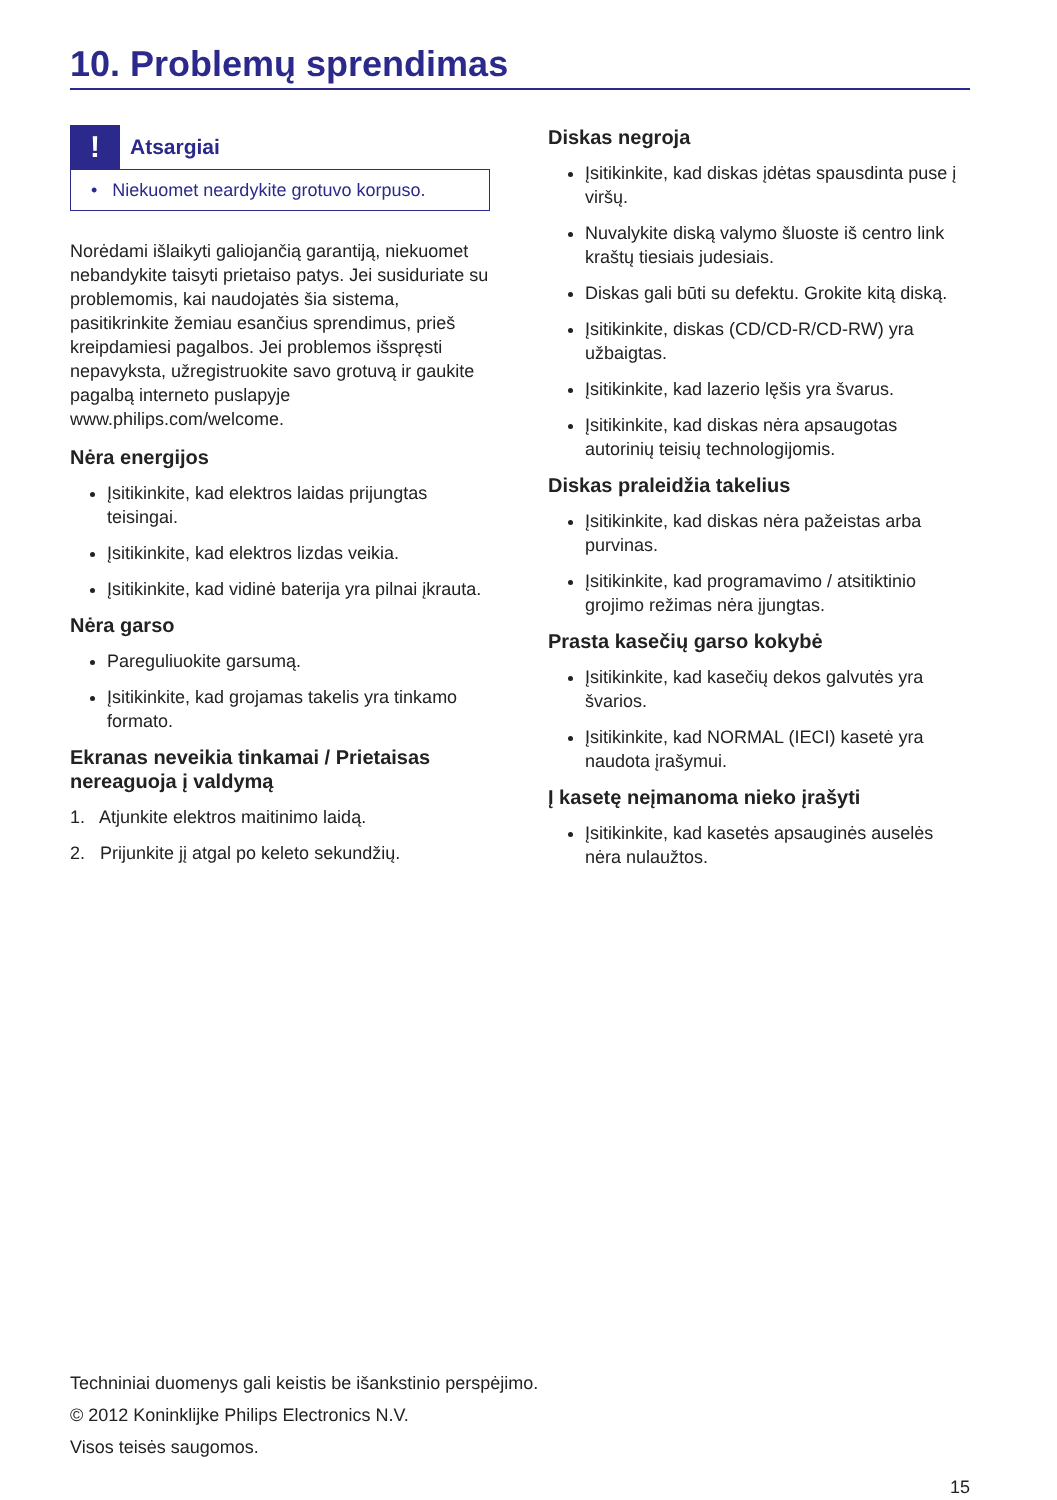10. Problemų sprendimas
!
Atsargiai
• Niekuomet neardykite grotuvo korpuso.
Norėdami išlaikyti galiojančią garantiją, niekuomet nebandykite taisyti prietaiso patys. Jei susiduriate su problemomis, kai naudojatės šia sistema, pasitikrinkite žemiau esančius sprendimus, prieš kreipdamiesi pagalbos. Jei problemos išspręsti nepavyksta, užregistruokite savo grotuvą ir gaukite pagalbą interneto puslapyje www.philips.com/welcome.
Nėra energijos
Įsitikinkite, kad elektros laidas prijungtas teisingai.
Įsitikinkite, kad elektros lizdas veikia.
Įsitikinkite, kad vidinė baterija yra pilnai įkrauta.
Nėra garso
Pareguliuokite garsumą.
Įsitikinkite, kad grojamas takelis yra tinkamo formato.
Ekranas neveikia tinkamai / Prietaisas nereaguoja į valdymą
1. Atjunkite elektros maitinimo laidą.
2. Prijunkite jį atgal po keleto sekundžių.
Diskas negroja
Įsitikinkite, kad diskas įdėtas spausdinta puse į viršų.
Nuvalykite diską valymo šluoste iš centro link kraštų tiesiais judesiais.
Diskas gali būti su defektu. Grokite kitą diską.
Įsitikinkite, diskas (CD/CD-R/CD-RW) yra užbaigtas.
Įsitikinkite, kad lazerio lęšis yra švarus.
Įsitikinkite, kad diskas nėra apsaugotas autorinių teisių technologijomis.
Diskas praleidžia takelius
Įsitikinkite, kad diskas nėra pažeistas arba purvinas.
Įsitikinkite, kad programavimo / atsitiktinio grojimo režimas nėra įjungtas.
Prasta kasečių garso kokybė
Įsitikinkite, kad kasečių dekos galvutės yra švarios.
Įsitikinkite, kad NORMAL (IECI) kasetė yra naudota įrašymui.
Į kasetę neįmanoma nieko įrašyti
Įsitikinkite, kad kasetės apsauginės auselės nėra nulaužtos.
Techniniai duomenys gali keistis be išankstinio perspėjimo.
© 2012 Koninklijke Philips Electronics N.V.
Visos teisės saugomos.
15